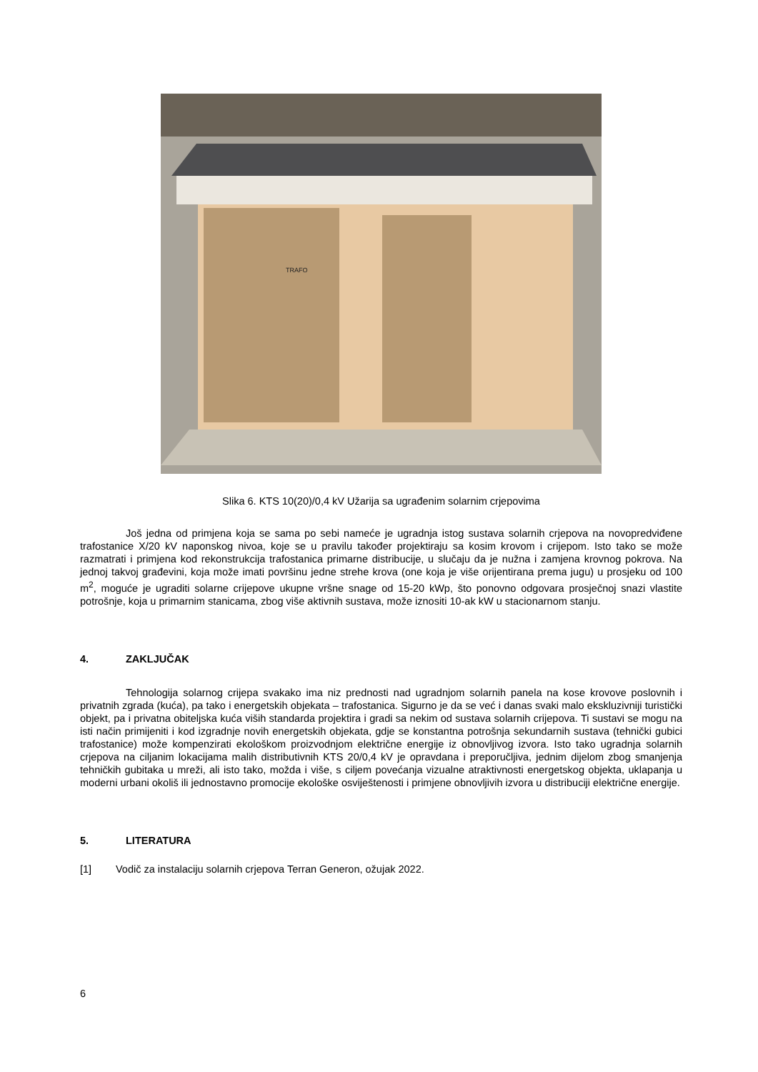TRAFO
Slika 6. KTS 10(20)/0,4 kV Užarija sa ugrađenim solarnim crjepovima
Još jedna od primjena koja se sama po sebi nameće je ugradnja istog sustava solarnih crjepova na novopredviđene trafostanice X/20 kV naponskog nivoa, koje se u pravilu također projektiraju sa kosim krovom i crijepom. Isto tako se može razmatrati i primjena kod rekonstrukcija trafostanica primarne distribucije, u slučaju da je nužna i zamjena krovnog pokrova. Na jednoj takvoj građevini, koja može imati površinu jedne strehe krova (one koja je više orijentirana prema jugu) u prosjeku od 100 m<sup>2</sup>, moguće je ugraditi solarne crijepove ukupne vršne snage od 15-20 kWp, što ponovno odgovara prosječnoj snazi vlastite potrošnje, koja u primarnim stanicama, zbog više aktivnih sustava, može iznositi 10-ak kW u stacionarnom stanju.
4. ZAKLJUČAK
Tehnologija solarnog crijepa svakako ima niz prednosti nad ugradnjom solarnih panela na kose krovove poslovnih i privatnih zgrada (kuća), pa tako i energetskih objekata – trafostanica. Sigurno je da se već i danas svaki malo ekskluzivniji turistički objekt, pa i privatna obiteljska kuća viših standarda projektira i gradi sa nekim od sustava solarnih crijepova. Ti sustavi se mogu na isti način primijeniti i kod izgradnje novih energetskih objekata, gdje se konstantna potrošnja sekundarnih sustava (tehnički gubici trafostanice) može kompenzirati ekološkom proizvodnjom električne energije iz obnovljivog izvora. Isto tako ugradnja solarnih crjepova na ciljanim lokacijama malih distributivnih KTS 20/0,4 kV je opravdana i preporučljiva, jednim dijelom zbog smanjenja tehničkih gubitaka u mreži, ali isto tako, možda i više, s ciljem povećanja vizualne atraktivnosti energetskog objekta, uklapanja u moderni urbani okoliš ili jednostavno promocije ekološke osviještenosti i primjene obnovljivih izvora u distribuciji električne energije.
5. LITERATURA
[1] Vodič za instalaciju solarnih crjepova Terran Generon, ožujak 2022.
6